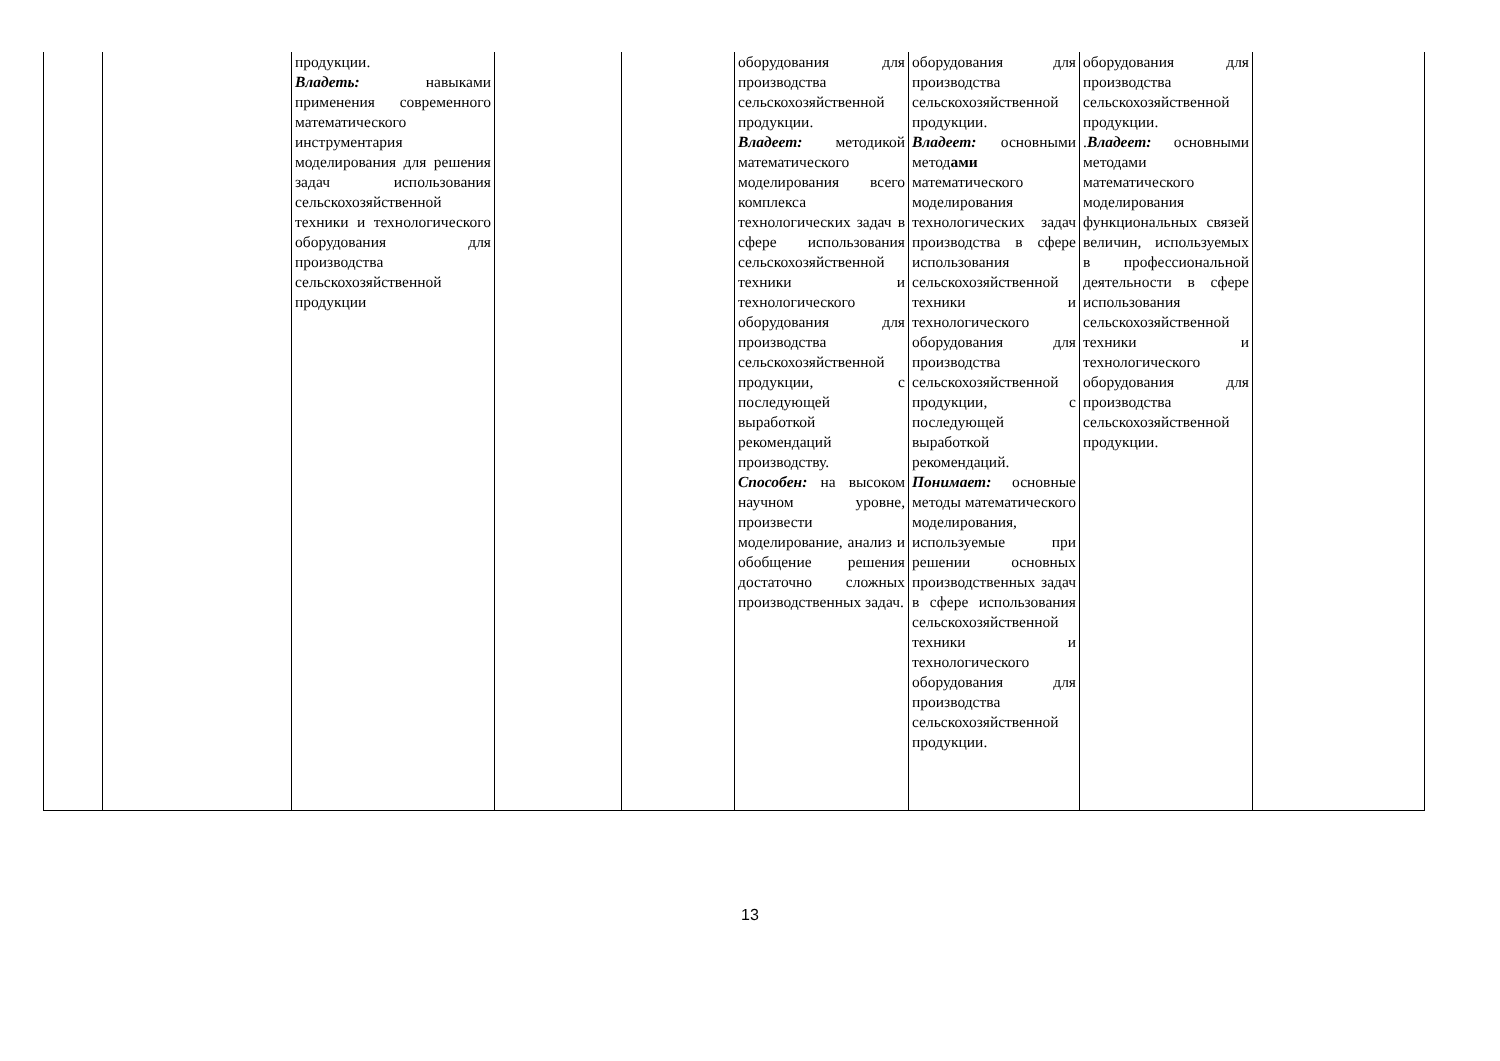| | | продукции. Владеть: навыками применения современного математического инструментария моделирования для решения задач использования сельскохозяйственной техники и технологического оборудования для производства сельскохозяйственной продукции | | | оборудования для производства сельскохозяйственной продукции. Владеет: методикой математического моделирования всего комплекса технологических задач в сфере использования сельскохозяйственной техники и технологического оборудования для производства сельскохозяйственной продукции, с последующей выработкой рекомендаций производству. Способен: на высоком научном уровне, произвести моделирование, анализ и обобщение решения достаточно сложных производственных задач. | оборудования для производства сельскохозяйственной продукции. Владеет: основными метод ами математического моделирования технологических задач производства в сфере использования сельскохозяйственной техники и технологического оборудования для производства сельскохозяйственной продукции, с последующей выработкой рекомендаций. Понимает: основные методы математического моделирования, используемые при решении основных производственных задач в сфере использования сельскохозяйственной техники и технологического оборудования для производства сельскохозяйственной продукции. | оборудования для производства сельскохозяйственной продукции. . Владеет: основными методами математического моделирования функциональных связей величин, используемых в профессиональной деятельности в сфере использования сельскохозяйственной техники и технологического оборудования для производства сельскохозяйственной продукции. | |
13